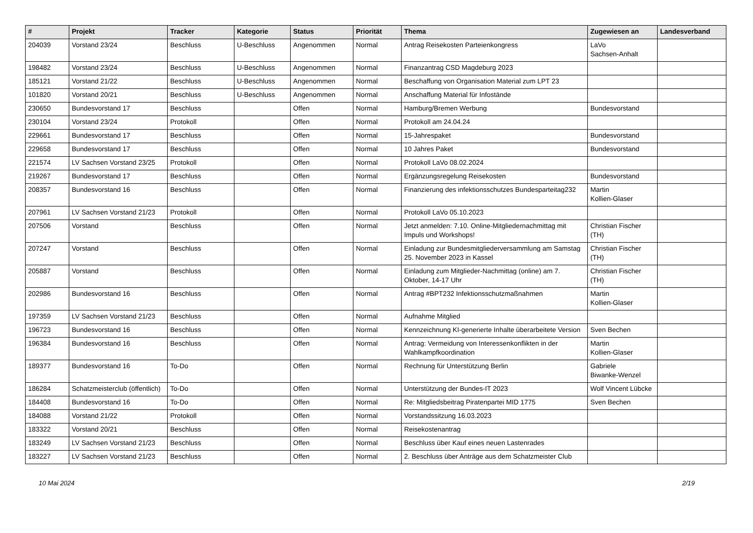| # | Projekt | Tracker | Kategorie | Status | Priorität | Thema | Zugewiesen an | Landesverband |
| --- | --- | --- | --- | --- | --- | --- | --- | --- |
| 204039 | Vorstand 23/24 | Beschluss | U-Beschluss | Angenommen | Normal | Antrag Reisekosten Parteienkongress | LaVo Sachsen-Anhalt | |
| 198482 | Vorstand 23/24 | Beschluss | U-Beschluss | Angenommen | Normal | Finanzantrag CSD Magdeburg 2023 | | |
| 185121 | Vorstand 21/22 | Beschluss | U-Beschluss | Angenommen | Normal | Beschaffung von Organisation Material zum LPT 23 | | |
| 101820 | Vorstand 20/21 | Beschluss | U-Beschluss | Angenommen | Normal | Anschaffung Material für Infostände | | |
| 230650 | Bundesvorstand 17 | Beschluss | | Offen | Normal | Hamburg/Bremen Werbung | Bundesvorstand | |
| 230104 | Vorstand 23/24 | Protokoll | | Offen | Normal | Protokoll am 24.04.24 | | |
| 229661 | Bundesvorstand 17 | Beschluss | | Offen | Normal | 15-Jahrespaket | Bundesvorstand | |
| 229658 | Bundesvorstand 17 | Beschluss | | Offen | Normal | 10 Jahres Paket | Bundesvorstand | |
| 221574 | LV Sachsen Vorstand 23/25 | Protokoll | | Offen | Normal | Protokoll LaVo 08.02.2024 | | |
| 219267 | Bundesvorstand 17 | Beschluss | | Offen | Normal | Ergänzungsregelung Reisekosten | Bundesvorstand | |
| 208357 | Bundesvorstand 16 | Beschluss | | Offen | Normal | Finanzierung des infektionsschutzes Bundesparteitag232 | Martin Kollien-Glaser | |
| 207961 | LV Sachsen Vorstand 21/23 | Protokoll | | Offen | Normal | Protokoll LaVo 05.10.2023 | | |
| 207506 | Vorstand | Beschluss | | Offen | Normal | Jetzt anmelden: 7.10. Online-Mitgliedernachmittag mit Impuls und Workshops! | Christian Fischer (TH) | |
| 207247 | Vorstand | Beschluss | | Offen | Normal | Einladung zur Bundesmitgliederversammlung am Samstag 25. November 2023 in Kassel | Christian Fischer (TH) | |
| 205887 | Vorstand | Beschluss | | Offen | Normal | Einladung zum Mitglieder-Nachmittag (online) am 7. Oktober, 14-17 Uhr | Christian Fischer (TH) | |
| 202986 | Bundesvorstand 16 | Beschluss | | Offen | Normal | Antrag #BPT232 Infektionsschutzmaßnahmen | Martin Kollien-Glaser | |
| 197359 | LV Sachsen Vorstand 21/23 | Beschluss | | Offen | Normal | Aufnahme Mitglied | | |
| 196723 | Bundesvorstand 16 | Beschluss | | Offen | Normal | Kennzeichnung KI-generierte Inhalte überarbeitete Version | Sven Bechen | |
| 196384 | Bundesvorstand 16 | Beschluss | | Offen | Normal | Antrag: Vermeidung von Interessenkonflikten in der Wahlkampfkoordination | Martin Kollien-Glaser | |
| 189377 | Bundesvorstand 16 | To-Do | | Offen | Normal | Rechnung für Unterstützung Berlin | Gabriele Biwanke-Wenzel | |
| 186284 | Schatzmeisterclub (öffentlich) | To-Do | | Offen | Normal | Unterstützung der Bundes-IT 2023 | Wolf Vincent Lübcke | |
| 184408 | Bundesvorstand 16 | To-Do | | Offen | Normal | Re: Mitgliedsbeitrag Piratenpartei MID 1775 | Sven Bechen | |
| 184088 | Vorstand 21/22 | Protokoll | | Offen | Normal | Vorstandssitzung 16.03.2023 | | |
| 183322 | Vorstand 20/21 | Beschluss | | Offen | Normal | Reisekostenantrag | | |
| 183249 | LV Sachsen Vorstand 21/23 | Beschluss | | Offen | Normal | Beschluss über Kauf eines neuen Lastenrades | | |
| 183227 | LV Sachsen Vorstand 21/23 | Beschluss | | Offen | Normal | 2. Beschluss über Anträge aus dem Schatzmeister Club | | |
10 Mai 2024 2/19